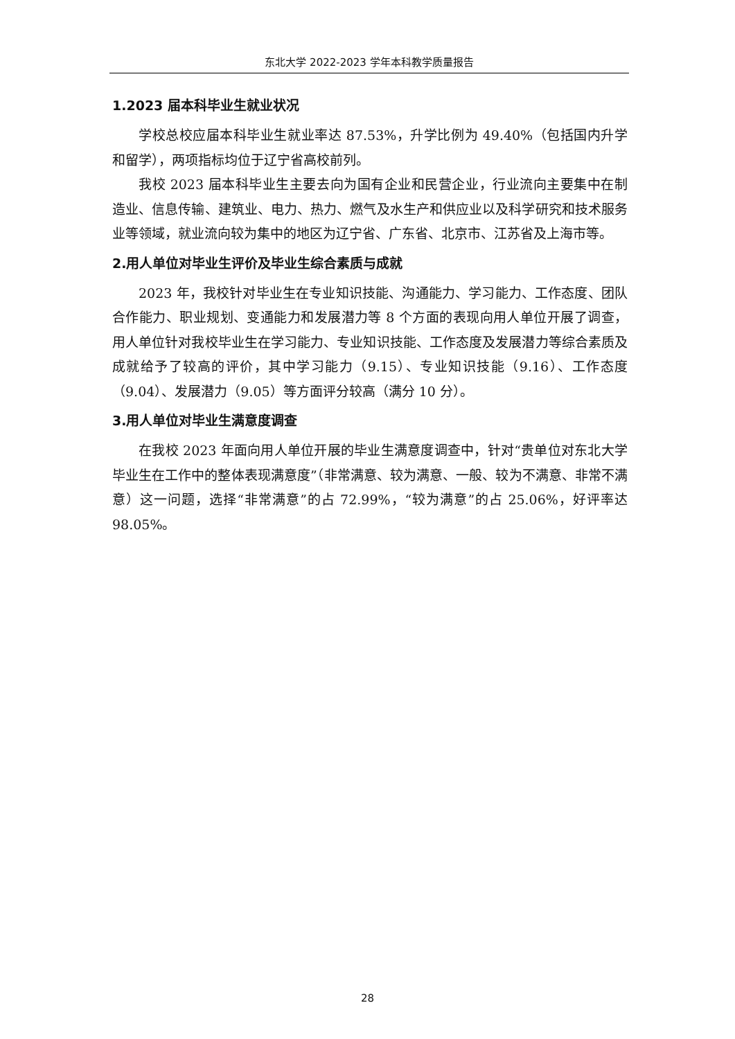东北大学 2022-2023 学年本科教学质量报告
1.2023 届本科毕业生就业状况
学校总校应届本科毕业生就业率达 87.53%，升学比例为 49.40%（包括国内升学和留学），两项指标均位于辽宁省高校前列。
我校 2023 届本科毕业生主要去向为国有企业和民营企业，行业流向主要集中在制造业、信息传输、建筑业、电力、热力、燃气及水生产和供应业以及科学研究和技术服务业等领域，就业流向较为集中的地区为辽宁省、广东省、北京市、江苏省及上海市等。
2.用人单位对毕业生评价及毕业生综合素质与成就
2023 年，我校针对毕业生在专业知识技能、沟通能力、学习能力、工作态度、团队合作能力、职业规划、变通能力和发展潜力等 8 个方面的表现向用人单位开展了调查，用人单位针对我校毕业生在学习能力、专业知识技能、工作态度及发展潜力等综合素质及成就给予了较高的评价，其中学习能力（9.15）、专业知识技能（9.16）、工作态度（9.04）、发展潜力（9.05）等方面评分较高（满分 10 分）。
3.用人单位对毕业生满意度调查
在我校 2023 年面向用人单位开展的毕业生满意度调查中，针对“贵单位对东北大学毕业生在工作中的整体表现满意度”（非常满意、较为满意、一般、较为不满意、非常不满意）这一问题，选择“非常满意”的占 72.99%，“较为满意”的占 25.06%，好评率达 98.05%。
28